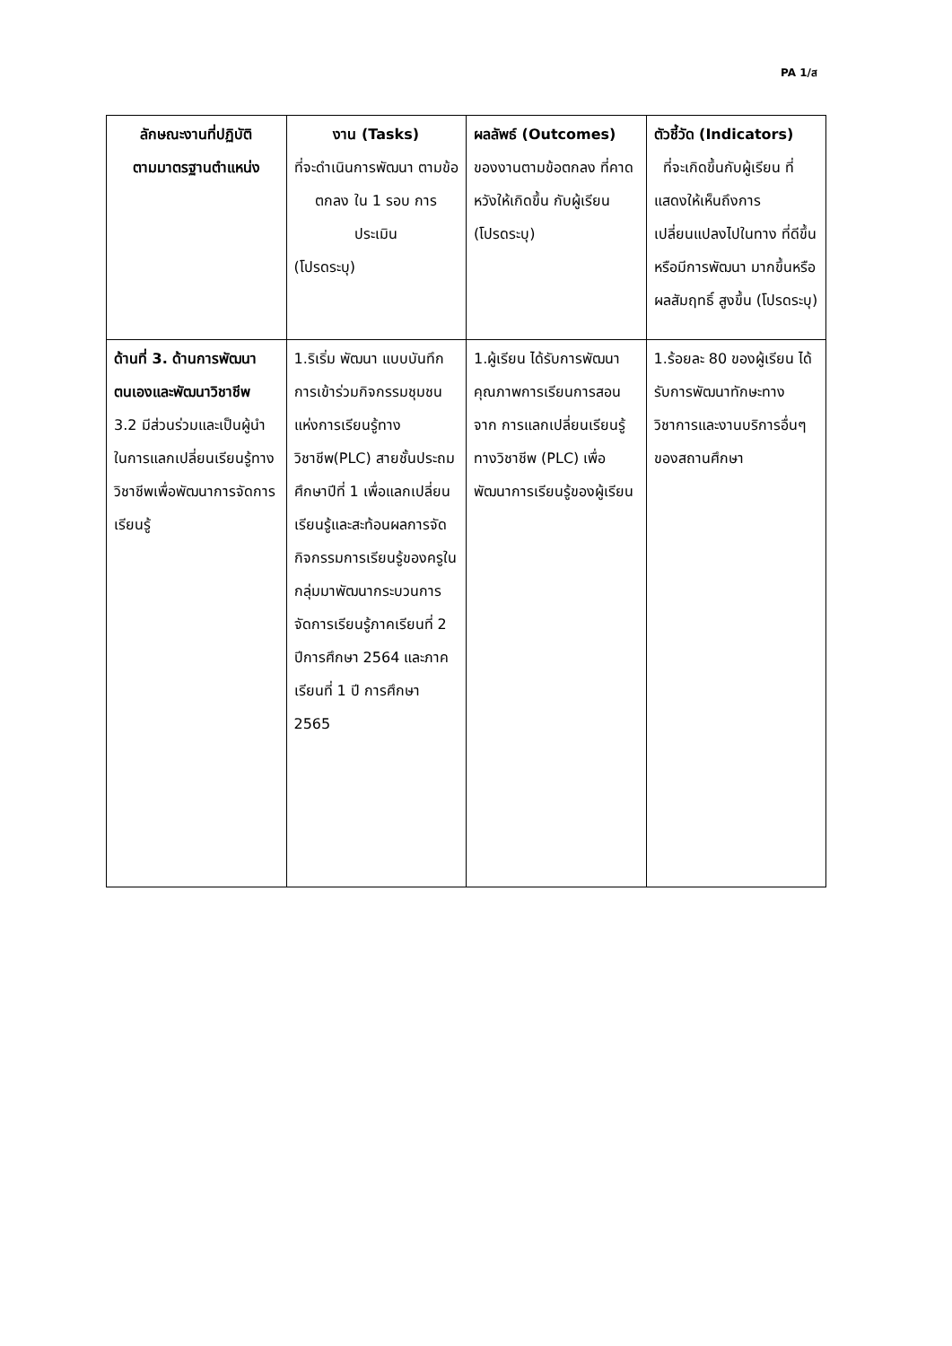PA 1/ส
| ลักษณะงานที่ปฏิบัติ ตามมาตรฐานตำแหน่ง | งาน (Tasks) ที่จะดำเนินการพัฒนา ตามข้อตกลง ใน 1 รอบ การประเมิน (โปรดระบุ) | ผลลัพธ์ (Outcomes) ของงานตามข้อตกลง ที่คาดหวังให้เกิดขึ้น กับผู้เรียน (โปรดระบุ) | ตัวชี้วัด (Indicators) ที่จะเกิดขึ้นกับผู้เรียน ที่แสดงให้เห็นถึงการเปลี่ยนแปลงไปในทาง ที่ดีขึ้นหรือมีการพัฒนา มากขึ้นหรือผลสัมฤทธิ์ สูงขึ้น (โปรดระบุ) |
| --- | --- | --- | --- |
| ด้านที่ 3. ด้านการพัฒนาตนเองและพัฒนาวิชาชีพ 3.2 มีส่วนร่วมและเป็นผู้นำในการแลกเปลี่ยนเรียนรู้ทางวิชาชีพเพื่อพัฒนาการจัดการเรียนรู้ | 1.ริเริ่ม พัฒนา แบบบันทึกการเข้าร่วมกิจกรรมชุมชนแห่งการเรียนรู้ทางวิชาชีพ(PLC) สายชั้นประถมศึกษาปีที่ 1 เพื่อแลกเปลี่ยนเรียนรู้และสะท้อนผลการจัดกิจกรรมการเรียนรู้ของครูในกลุ่มมาพัฒนากระบวนการจัดการเรียนรู้ภาคเรียนที่ 2 ปีการศึกษา 2564 และภาคเรียนที่ 1 ปี การศึกษา 2565 | 1.ผู้เรียน ได้รับการพัฒนาคุณภาพการเรียนการสอนจาก การแลกเปลี่ยนเรียนรู้ทางวิชาชีพ (PLC) เพื่อพัฒนาการเรียนรู้ของผู้เรียน | 1.ร้อยละ 80 ของผู้เรียน ได้รับการพัฒนาทักษะทางวิชาการและงานบริการอื่นๆของสถานศึกษา |